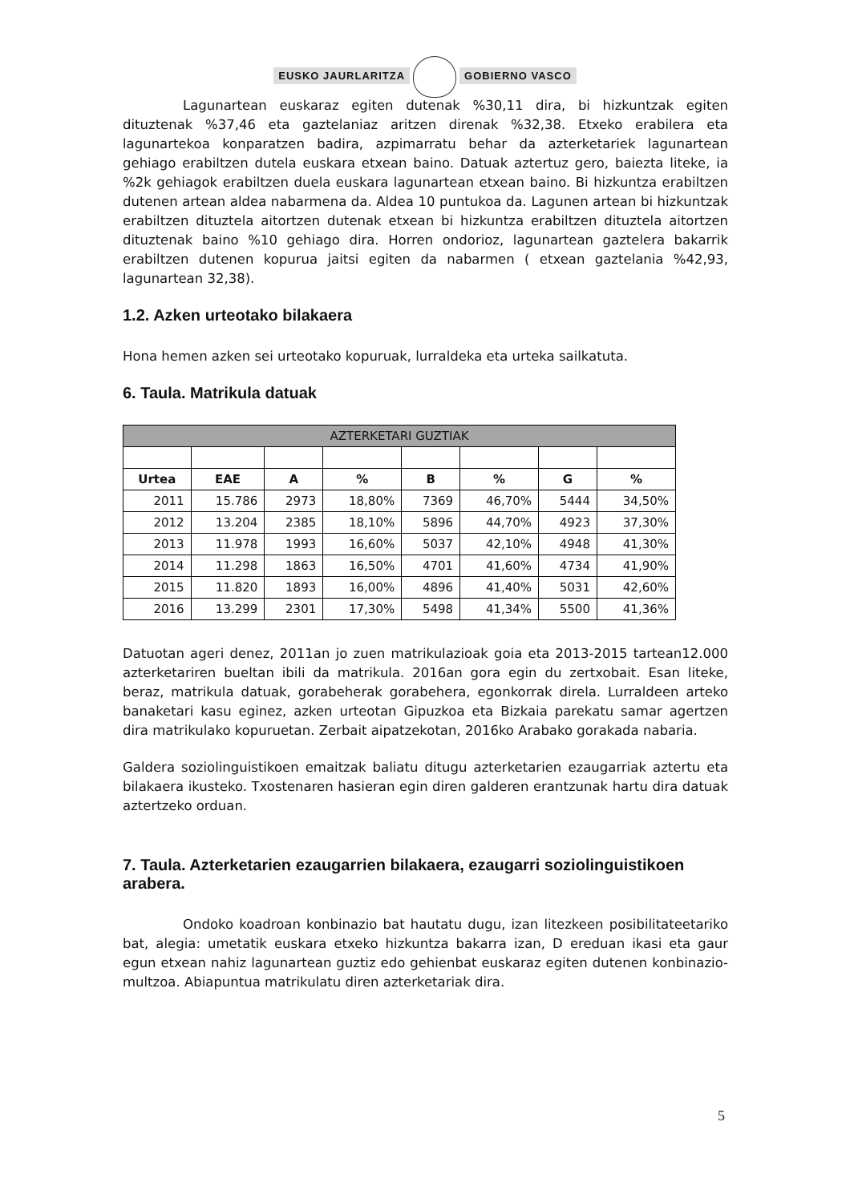EUSKO JAURLARITZA GOBIERNO VASCO
Lagunartean euskaraz egiten dutenak %30,11 dira, bi hizkuntzak egiten dituztenak %37,46 eta gaztelaniaz aritzen direnak %32,38. Etxeko erabilera eta lagunartekoa konparatzen badira, azpimarratu behar da azterketariek lagunartean gehiago erabiltzen dutela euskara etxean baino. Datuak aztertuz gero, baiezta liteke, ia %2k gehiagok erabiltzen duela euskara lagunartean etxean baino. Bi hizkuntza erabiltzen dutenen artean aldea nabarmena da. Aldea 10 puntukoa da. Lagunen artean bi hizkuntzak erabiltzen dituztela aitortzen dutenak etxean bi hizkuntza erabiltzen dituztela aitortzen dituztenak baino %10 gehiago dira. Horren ondorioz, lagunartean gaztelera bakarrik erabiltzen dutenen kopurua jaitsi egiten da nabarmen ( etxean gaztelania %42,93, lagunartean 32,38).
1.2. Azken urteotako bilakaera
Hona hemen azken sei urteotako kopuruak, lurraldeka eta urteka sailkatuta.
6. Taula. Matrikula datuak
| AZTERKETARI GUZTIAK | | | | | | | |
| --- | --- | --- | --- | --- | --- | --- | --- |
| Urtea | EAE | A | % | B | % | G | % |
| 2011 | 15.786 | 2973 | 18,80% | 7369 | 46,70% | 5444 | 34,50% |
| 2012 | 13.204 | 2385 | 18,10% | 5896 | 44,70% | 4923 | 37,30% |
| 2013 | 11.978 | 1993 | 16,60% | 5037 | 42,10% | 4948 | 41,30% |
| 2014 | 11.298 | 1863 | 16,50% | 4701 | 41,60% | 4734 | 41,90% |
| 2015 | 11.820 | 1893 | 16,00% | 4896 | 41,40% | 5031 | 42,60% |
| 2016 | 13.299 | 2301 | 17,30% | 5498 | 41,34% | 5500 | 41,36% |
Datuotan ageri denez, 2011an jo zuen matrikulazioak goia eta 2013-2015 tartean12.000 azterketariren bueltan ibili da matrikula. 2016an gora egin du zertxobait. Esan liteke, beraz, matrikula datuak, gorabeherak gorabehera, egonkorrak direla. Lurraldeen arteko banaketari kasu eginez, azken urteotan Gipuzkoa eta Bizkaia parekatu samar agertzen dira matrikulako kopuruetan. Zerbait aipatzekotan, 2016ko Arabako gorakada nabaria.
Galdera soziolinguistikoen emaitzak baliatu ditugu azterketarien ezaugarriak aztertu eta bilakaera ikusteko. Txostenaren hasieran egin diren galderen erantzunak hartu dira datuak aztertzeko orduan.
7. Taula. Azterketarien ezaugarrien bilakaera, ezaugarri soziolinguistikoen arabera.
Ondoko koadroan konbinazio bat hautatu dugu, izan litezkeen posibilitateetariko bat, alegia: umetatik euskara etxeko hizkuntza bakarra izan, D ereduan ikasi eta gaur egun etxean nahiz lagunartean guztiz edo gehienbat euskaraz egiten dutenen konbinazio-multzoa. Abiapuntua matrikulatu diren azterketariak dira.
5